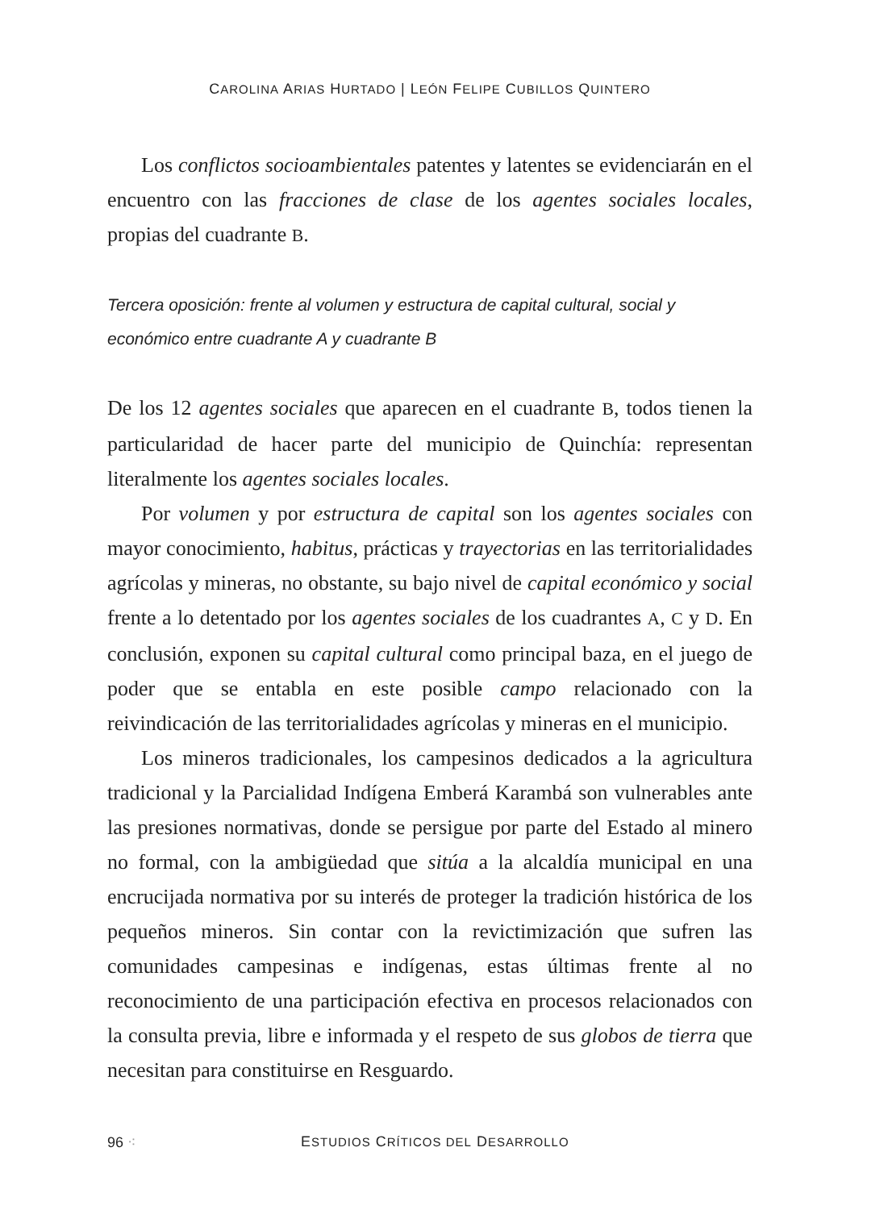CAROLINA ARIAS HURTADO | LEÓN FELIPE CUBILLOS QUINTERO
Los conflictos socioambientales patentes y latentes se evidenciarán en el encuentro con las fracciones de clase de los agentes sociales locales, propias del cuadrante B.
Tercera oposición: frente al volumen y estructura de capital cultural, social y económico entre cuadrante A y cuadrante B
De los 12 agentes sociales que aparecen en el cuadrante B, todos tienen la particularidad de hacer parte del municipio de Quinchía: representan literalmente los agentes sociales locales.
Por volumen y por estructura de capital son los agentes sociales con mayor conocimiento, habitus, prácticas y trayectorias en las territorialidades agrícolas y mineras, no obstante, su bajo nivel de capital económico y social frente a lo detentado por los agentes sociales de los cuadrantes A, C y D. En conclusión, exponen su capital cultural como principal baza, en el juego de poder que se entabla en este posible campo relacionado con la reivindicación de las territorialidades agrícolas y mineras en el municipio.
Los mineros tradicionales, los campesinos dedicados a la agricultura tradicional y la Parcialidad Indígena Emberá Karambá son vulnerables ante las presiones normativas, donde se persigue por parte del Estado al minero no formal, con la ambigüedad que sitúa a la alcaldía municipal en una encrucijada normativa por su interés de proteger la tradición histórica de los pequeños mineros. Sin contar con la revictimización que sufren las comunidades campesinas e indígenas, estas últimas frente al no reconocimiento de una participación efectiva en procesos relacionados con la consulta previa, libre e informada y el respeto de sus globos de tierra que necesitan para constituirse en Resguardo.
96 ⁖ ESTUDIOS CRÍTICOS DEL DESARROLLO